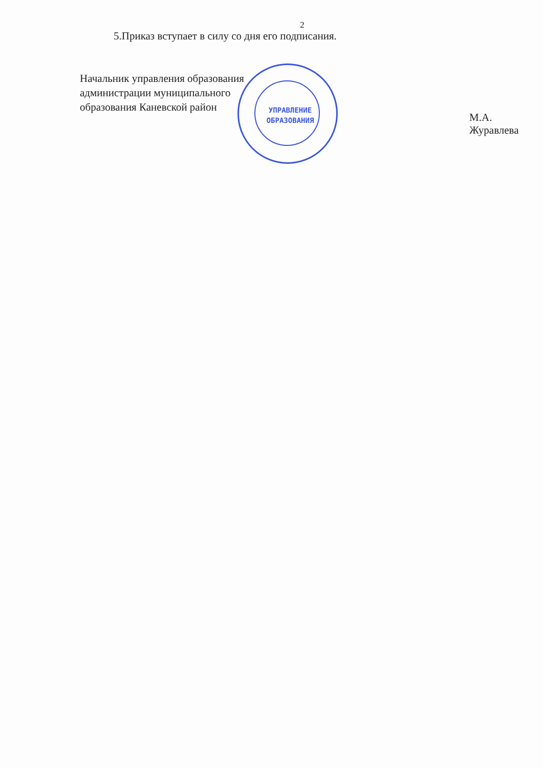2
5.Приказ вступает в силу со дня его подписания.
Начальник управления образования
администрации муниципального
образования Каневской район
М.А. Журавлева
УПРАВЛЕНИЕ ОБРАЗОВАНИЯ